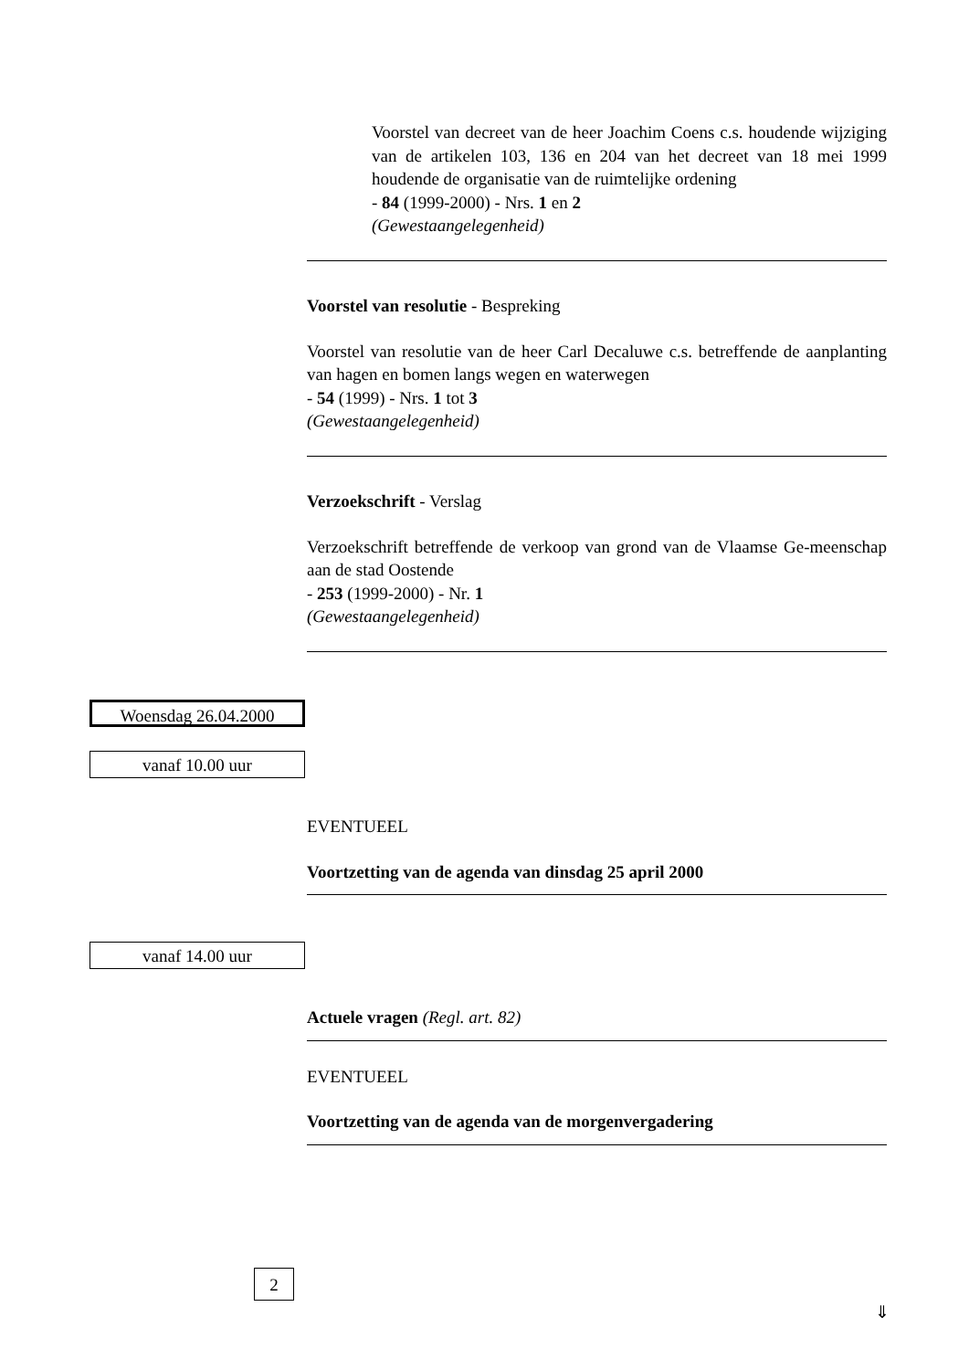Voorstel van decreet van de heer Joachim Coens c.s. houdende wijziging van de artikelen 103, 136 en 204 van het decreet van 18 mei 1999 houdende de organisatie van de ruimtelijke ordening
- 84 (1999-2000) - Nrs. 1 en 2
(Gewestaangelegenheid)
Voorstel van resolutie - Bespreking
Voorstel van resolutie van de heer Carl Decaluwe c.s. betreffende de aanplanting van hagen en bomen langs wegen en waterwegen
- 54 (1999) - Nrs. 1 tot 3
(Gewestaangelegenheid)
Verzoekschrift - Verslag
Verzoekschrift betreffende de verkoop van grond van de Vlaamse Ge-meenschap aan de stad Oostende
- 253 (1999-2000) - Nr. 1
(Gewestaangelegenheid)
Woensdag 26.04.2000
vanaf 10.00 uur
EVENTUEEL
Voortzetting van de agenda van dinsdag 25 april 2000
vanaf 14.00 uur
Actuele vragen (Regl. art. 82)
EVENTUEEL
Voortzetting van de agenda van de morgenvergadering
2
⇓